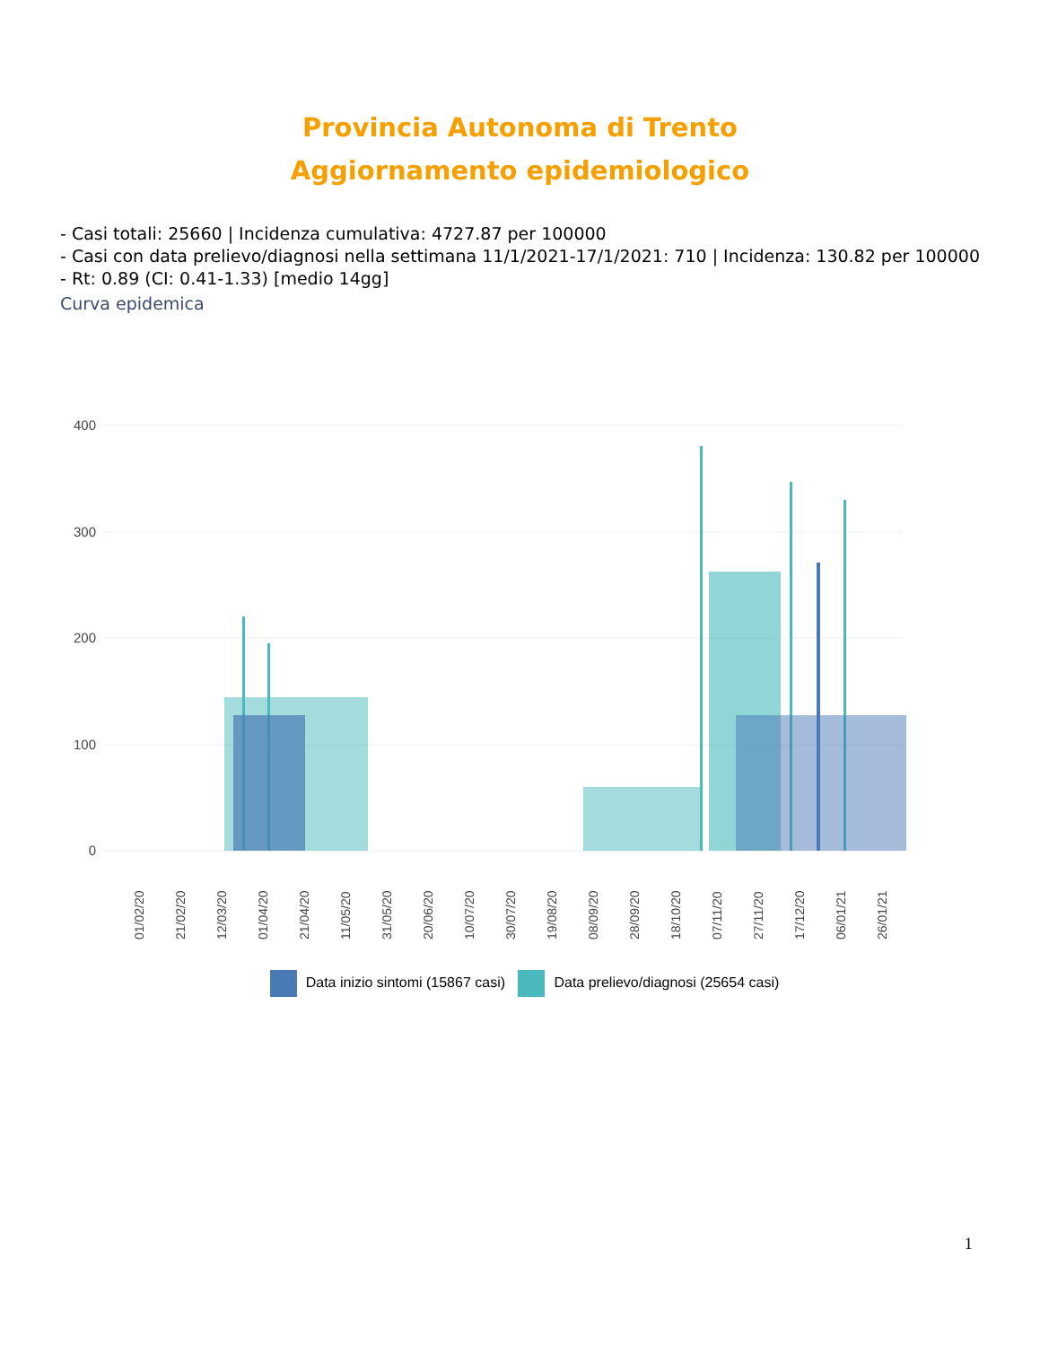Provincia Autonoma di Trento
Aggiornamento epidemiologico
- Casi totali: 25660 | Incidenza cumulativa: 4727.87 per 100000
- Casi con data prelievo/diagnosi nella settimana 11/1/2021-17/1/2021: 710 | Incidenza: 130.82 per 100000
- Rt: 0.89 (CI: 0.41-1.33) [medio 14gg]
Curva epidemica
400
300
200
100
0
01/02/20
21/02/20
12/03/20
01/04/20
21/04/20
11/05/20
31/05/20
20/06/20
10/07/20
30/07/20
19/08/20
08/09/20
28/09/20
18/10/20
07/11/20
27/11/20
17/12/20
06/01/21
26/01/21
Data inizio sintomi (15867 casi) Data prelievo/diagnosi (25654 casi)
1